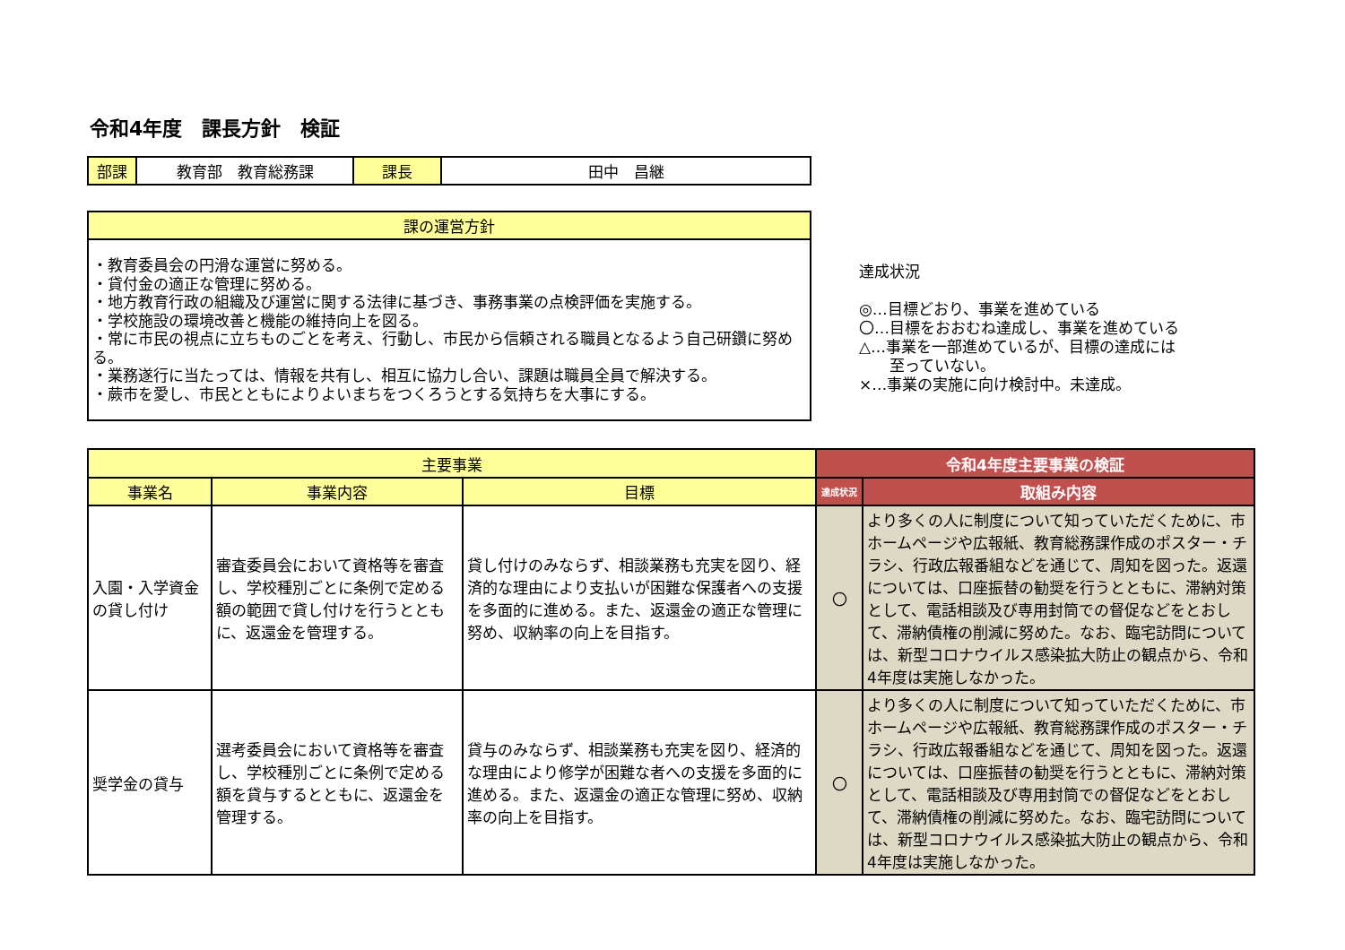令和4年度　課長方針　検証
| 部課 | 教育部 教育総務課 | 課長 | 田中 昌継 |
| 課の運営方針 |
| --- |
| ・教育委員会の円滑な運営に努める。 ・貸付金の適正な管理に努める。 ・地方教育行政の組織及び運営に関する法律に基づき、事務事業の点検評価を実施する。 ・学校施設の環境改善と機能の維持向上を図る。 ・常に市民の視点に立ちものごとを考え、行動し、市民から信頼される職員となるよう自己研鑽に努める。 ・業務遂行に当たっては、情報を共有し、相互に協力し合い、課題は職員全員で解決する。 ・蕨市を愛し、市民とともによりよいまちをつくろうとする気持ちを大事にする。 |
達成状況
◎…目標どおり、事業を進めている
〇…目標をおおむね達成し、事業を進めている
△…事業を一部進めているが、目標の達成には
　　至っていない。
×…事業の実施に向け検討中。未達成。
| 主要事業 | | | 令和4年度主要事業の検証 | |
| --- | --- | --- | --- | --- |
| 事業名 | 事業内容 | 目標 | 達成状況 | 取組み内容 |
| 入園・入学資金の貸し付け | 審査委員会において資格等を審査し、学校種別ごとに条例で定める額の範囲で貸し付けを行うとともに、返還金を管理する。 | 貸し付けのみならず、相談業務も充実を図り、経済的な理由により支払いが困難な保護者への支援を多面的に進める。また、返還金の適正な管理に努め、収納率の向上を目指す。 | 〇 | より多くの人に制度について知っていただくために、市ホームページや広報紙、教育総務課作成のポスター・チラシ、行政広報番組などを通じて、周知を図った。返還については、口座振替の勧奨を行うとともに、滞納対策として、電話相談及び専用封筒での督促などをとおして、滞納債権の削減に努めた。なお、臨宅訪問については、新型コロナウイルス感染拡大防止の観点から、令和4年度は実施しなかった。 |
| 奨学金の貸与 | 選考委員会において資格等を審査し、学校種別ごとに条例で定める額を貸与するとともに、返還金を管理する。 | 貸与のみならず、相談業務も充実を図り、経済的な理由により修学が困難な者への支援を多面的に進める。また、返還金の適正な管理に努め、収納率の向上を目指す。 | 〇 | より多くの人に制度について知っていただくために、市ホームページや広報紙、教育総務課作成のポスター・チラシ、行政広報番組などを通じて、周知を図った。返還については、口座振替の勧奨を行うとともに、滞納対策として、電話相談及び専用封筒での督促などをとおして、滞納債権の削減に努めた。なお、臨宅訪問については、新型コロナウイルス感染拡大防止の観点から、令和4年度は実施しなかった。 |